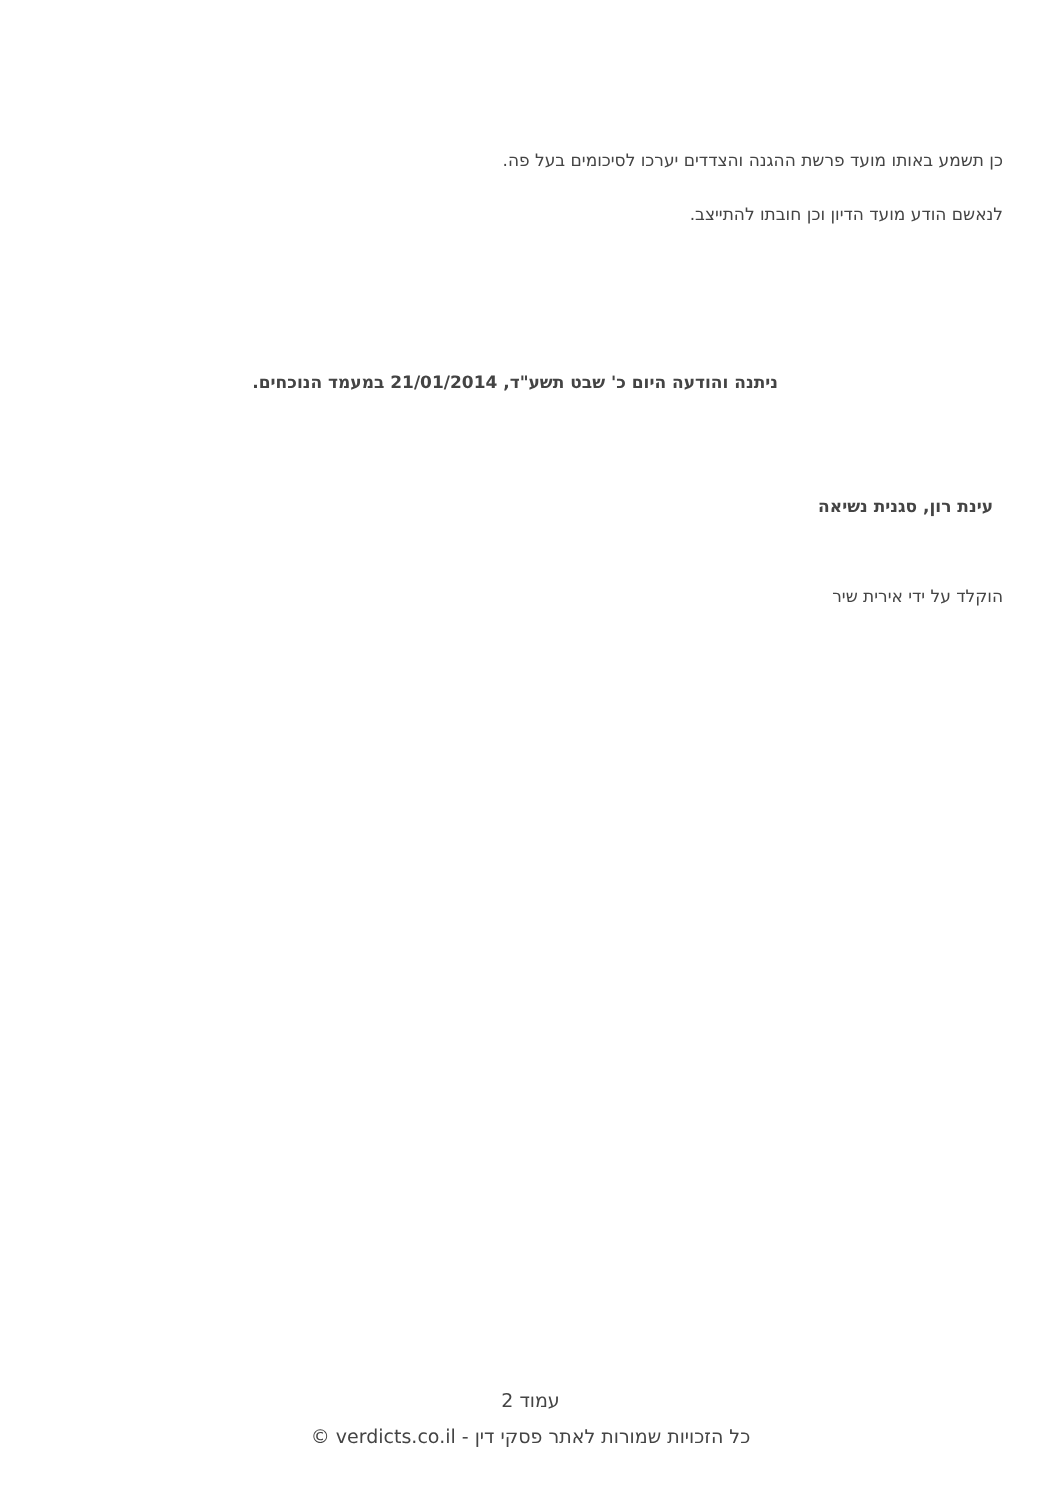כן תשמע באותו מועד פרשת ההגנה והצדדים יערכו לסיכומים בעל פה.
לנאשם הודע מועד הדיון וכן חובתו להתייצב.
ניתנה והודעה היום כ' שבט תשע"ד, 21/01/2014 במעמד הנוכחים.
עינת רון, סגנית נשיאה
הוקלד על ידי אירית שיר
עמוד 2
כל הזכויות שמורות לאתר פסקי דין - verdicts.co.il ©